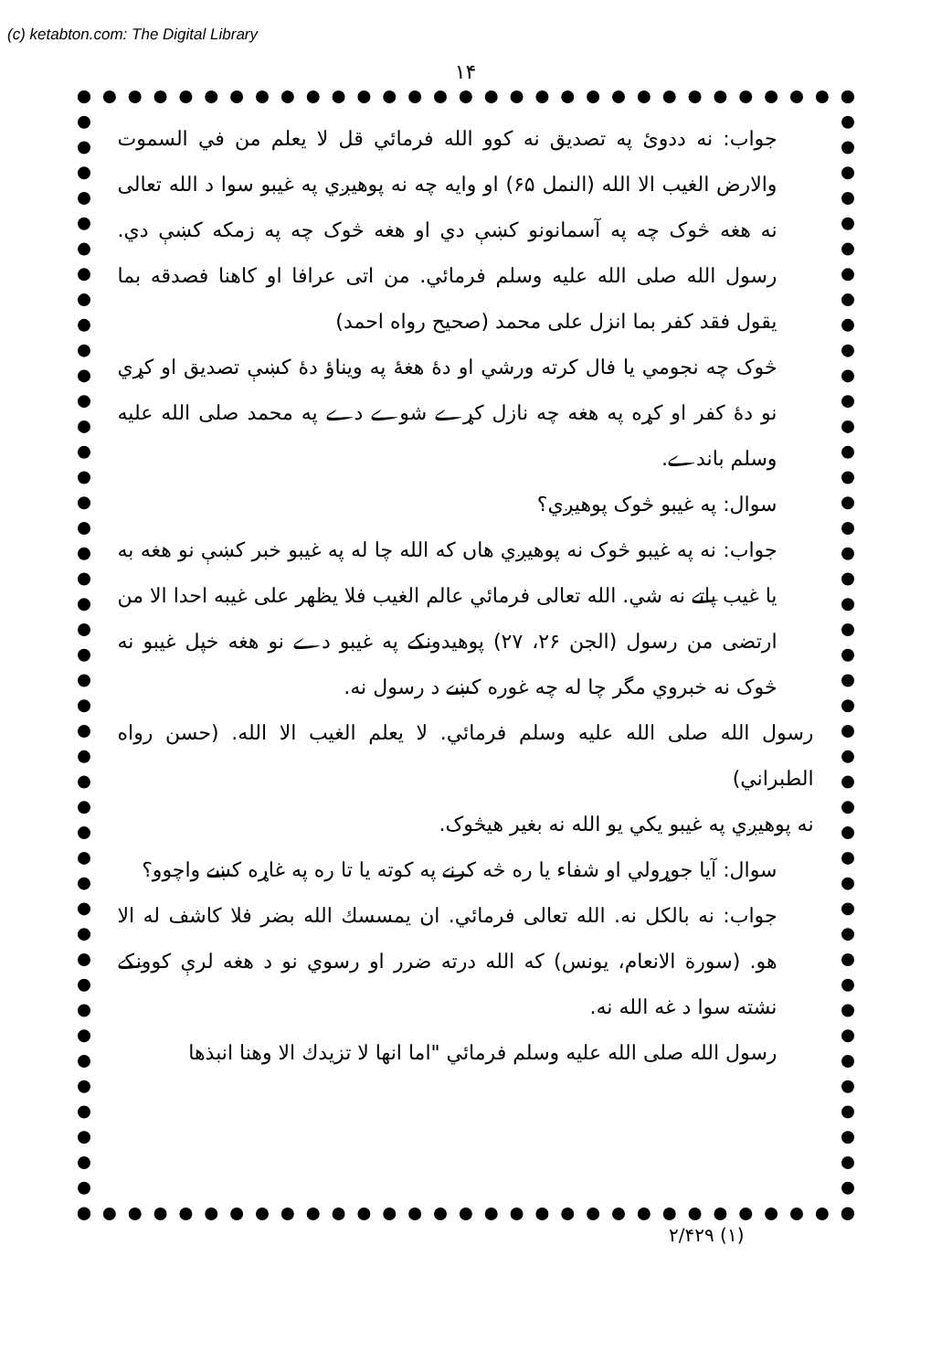(c) ketabton.com: The Digital Library
۱۴
جواب: نه ددوئ په تصديق نه کوو الله فرمائي قل لا يعلم من في السموت والارض الغيب الا الله (النمل ۶۵) او وايه چه نه پوهيږي په غيبو سوا د الله تعالى نه هغه څوک چه په آسمانونو کښې دي او هغه څوک چه په زمکه کښې دي. رسول الله صلى الله عليه وسلم فرمائي. من اتى عرافا او كاهنا فصدقه بما يقول فقد كفر بما انزل على محمد (صحيح رواه احمد)
څوک چه نجومي يا فال کرته ورشي او دهٔ هغهٔ په ويناؤ دهٔ کښې تصديق او کړي نو دهٔ کفر او کړه په هغه چه نازل کړے شوے دے په محمد صلى الله عليه وسلم باندے.
سوال: په غيبو څوک پوهيږي؟
جواب: نه په غيبو څوک نه پوهيږي هاں که الله چا له په غيبو خبر کښې نو هغه به يا غيب پاتے نه شي. الله تعالى فرمائي عالم الغيب فلا يظهر على غيبه احدا الا من ارتضى من رسول (الجن ۲۶، ۲۷) پوهيدونکے په غيبو دے نو هغه خپل غيبو نه څوک نه خبروي مگر چا له چه غوره کښے د رسول نه.
رسول الله صلى الله عليه وسلم فرمائي. لا يعلم الغيب الا الله. (حسن رواه الطبراني)
نه پوهيږي په غيبو يکي يو الله نه بغير هيڅوک.
سوال: آيا جوړولي او شفاء يا ره څه کرنے په کوته يا تا ره په غاړه کښے واچوو؟
جواب: نه بالکل نه. الله تعالى فرمائي. ان يمسسك الله بضر فلا كاشف له الا هو. (سورة الانعام، يونس) که الله درته ضرر او رسوي نو د هغه لرې کوونکے نشته سوا د غه الله نه.
رسول الله صلى الله عليه وسلم فرمائي "اما انها لا تزيدك الا وهنا انبذها
(۱) ۲/۴۲۹